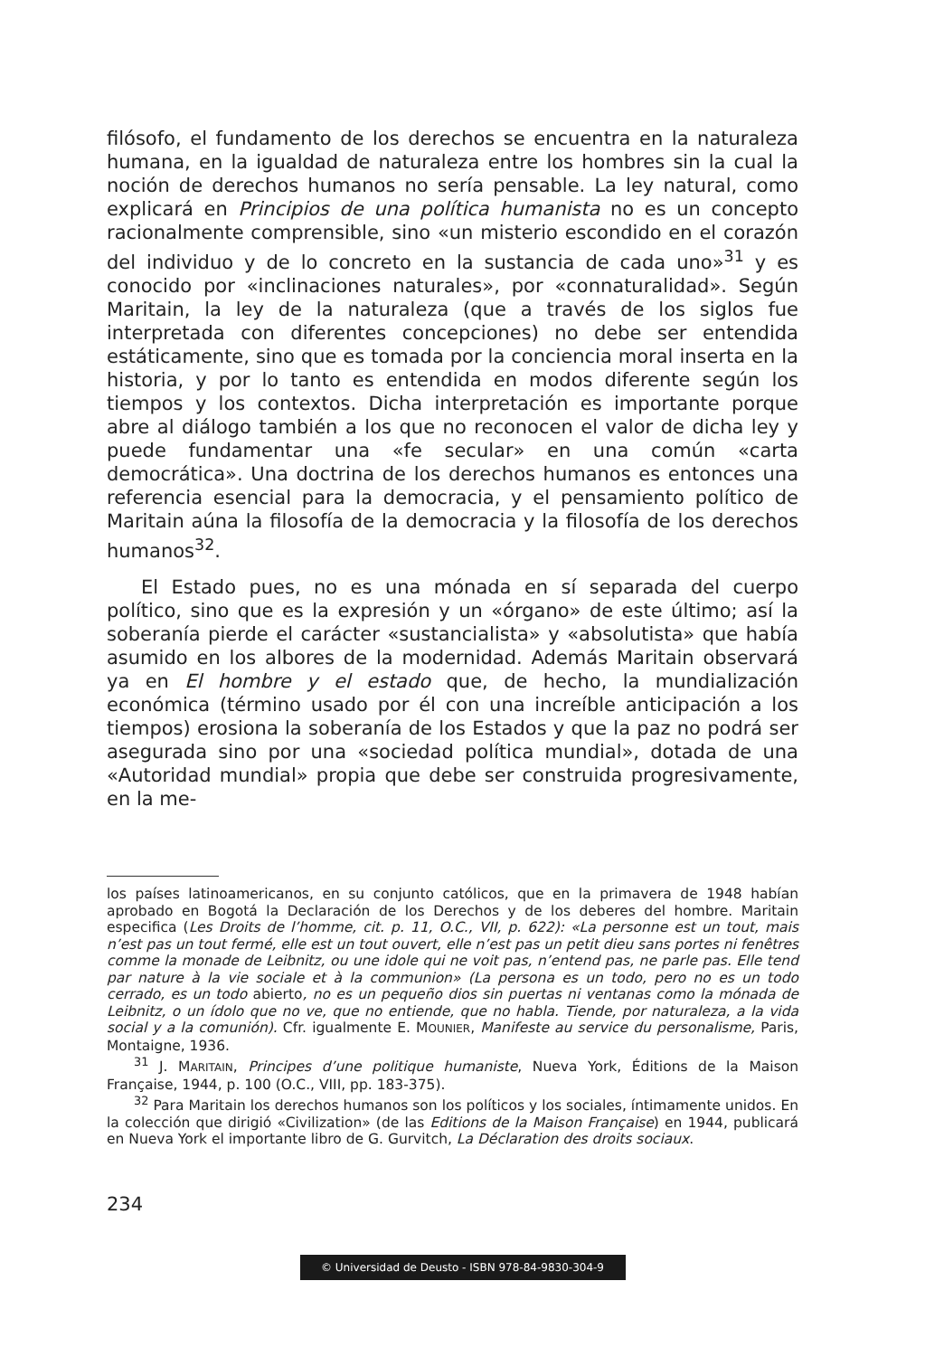filósofo, el fundamento de los derechos se encuentra en la naturaleza humana, en la igualdad de naturaleza entre los hombres sin la cual la noción de derechos humanos no sería pensable. La ley natural, como explicará en Principios de una política humanista no es un concepto racionalmente comprensible, sino «un misterio escondido en el corazón del individuo y de lo concreto en la sustancia de cada uno»<sup>31</sup> y es conocido por «inclinaciones naturales», por «connaturalidad». Según Maritain, la ley de la naturaleza (que a través de los siglos fue interpretada con diferentes concepciones) no debe ser entendida estáticamente, sino que es tomada por la conciencia moral inserta en la historia, y por lo tanto es entendida en modos diferente según los tiempos y los contextos. Dicha interpretación es importante porque abre al diálogo también a los que no reconocen el valor de dicha ley y puede fundamentar una «fe secular» en una común «carta democrática». Una doctrina de los derechos humanos es entonces una referencia esencial para la democracia, y el pensamiento político de Maritain aúna la filosofía de la democracia y la filosofía de los derechos humanos<sup>32</sup>.
El Estado pues, no es una mónada en sí separada del cuerpo político, sino que es la expresión y un «órgano» de este último; así la soberanía pierde el carácter «sustancialista» y «absolutista» que había asumido en los albores de la modernidad. Además Maritain observará ya en El hombre y el estado que, de hecho, la mundialización económica (término usado por él con una increíble anticipación a los tiempos) erosiona la soberanía de los Estados y que la paz no podrá ser asegurada sino por una «sociedad política mundial», dotada de una «Autoridad mundial» propia que debe ser construida progresivamente, en la me-
los países latinoamericanos, en su conjunto católicos, que en la primavera de 1948 habían aprobado en Bogotá la Declaración de los Derechos y de los deberes del hombre. Maritain especifica (Les Droits de l’homme, cit. p. 11, O.C., VII, p. 622): «La personne est un tout, mais n’est pas un tout fermé, elle est un tout ouvert, elle n’est pas un petit dieu sans portes ni fenêtres comme la monade de Leibnitz, ou une idole qui ne voit pas, n’entend pas, ne parle pas. Elle tend par nature à la vie sociale et à la communion» (La persona es un todo, pero no es un todo cerrado, es un todo abierto, no es un pequeño dios sin puertas ni ventanas como la mónada de Leibnitz, o un ídolo que no ve, que no entiende, que no habla. Tiende, por naturaleza, a la vida social y a la comunión). Cfr. igualmente E. MOUNIER, Manifeste au service du personalisme, Paris, Montaigne, 1936.
<sup>31</sup> J. MARITAIN, Principes d’une politique humaniste, Nueva York, Éditions de la Maison Française, 1944, p. 100 (O.C., VIII, pp. 183-375).
<sup>32</sup> Para Maritain los derechos humanos son los políticos y los sociales, íntimamente unidos. En la colección que dirigió «Civilization» (de las Editions de la Maison Française) en 1944, publicará en Nueva York el importante libro de G. Gurvitch, La Déclaration des droits sociaux.
234
© Universidad de Deusto - ISBN 978-84-9830-304-9